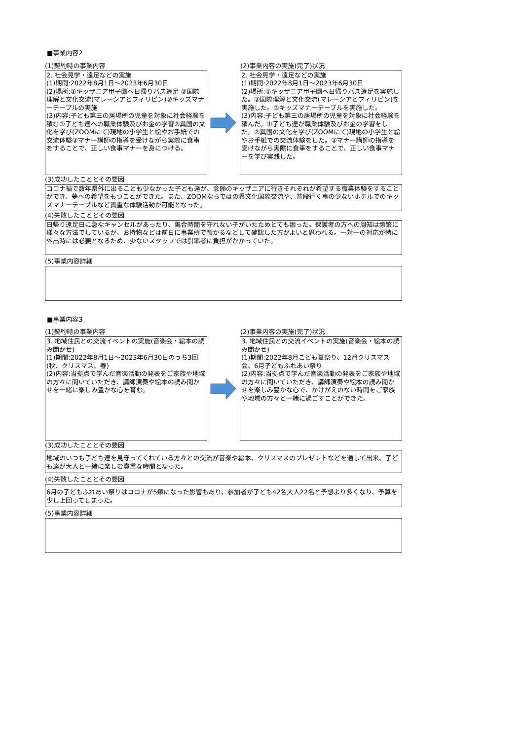■事業内容2
(1)契約時の事業内容 (2)事業内容の実施(完了)状況
2. 社会見学・遠足などの実施
(1)期間:2022年8月1日～2023年6月30日
(2)場所:①キッザニア甲子園へ日帰りバス遠足 ②国際理解と文化交流(マレーシアとフィリピン)③キッズマナーテーブルの実施
(3)内容:子ども第三の居場所の児童を対象に社会経験を積む①子ども達への職業体験及びお金の学習②異国の文化を学び(ZOOMにて)現地の小学生と絵やお手紙での交流体験③マナー講師の指導を受けながら実際に食事をすることで、正しい食事マナーを身につける。
2. 社会見学・遠足などの実施
(1)期間:2022年8月1日～2023年6月30日
(2)場所:①キッザニア甲子園へ日帰りバス遠足を実施した。②国際理解と文化交流(マレーシアとフィリピン)を実施した。③キッズマナーテーブルを実施した。
(3)内容:子ども第三の居場所の児童を対象に社会経験を積んだ。①子ども達が職業体験及びお金の学習をした。②異国の文化を学び(ZOOMにて)現地の小学生と絵やお手紙での交流体験をした。③マナー講師の指導を受けながら実際に食事をすることで、正しい食事マナーを学び実践した。
(3)成功したこととその要因
コロナ禍で数年県外に出ることも少なかった子ども達が、念願のキッザニアに行きそれぞれが希望する職業体験をすることができ、夢への希望をもつことができた。また、ZOOMならではの異文化国際交流や、普段行く事の少ないホテルでのキッズマナーテーブルなど貴重な体験活動が可能となった。
(4)失敗したこととその要因
日帰り遠足日に急なキャンセルがあったり、集合時間を守れない子がいたためとても困った。保護者の方への周知は頻繁に様々な方法でしているが、お持物などは前日に事業所で預かるなどして確認した方がよいと思われる。一対一の対応が特に外出時には必要となるため、少ないスタッフでは引率者に負担がかかっていた。
(5)事業内容詳細
■事業内容3
(1)契約時の事業内容 (2)事業内容の実施(完了)状況
3. 地域住民との交流イベントの実施(音楽会・絵本の読み聞かせ)
(1)期間:2022年8月1日～2023年6月30日のうち3回(秋、クリスマス、春)
(2)内容:当拠点で学んだ音楽活動の発表をご家族や地域の方々に聞いていただき、講師演奏や絵本の読み聞かせを一緒に楽しみ豊かな心を育む。
3. 地域住民との交流イベントの実施(音楽会・絵本の読み聞かせ)
(1)期間:2022年8月こども夏祭り、12月クリスマス会、6月子どもふれあい祭り
(2)内容:当拠点で学んだ音楽活動の発表をご家族や地域の方々に聞いていただき、講師演奏や絵本の読み聞かせを楽しみ豊かな心で、かけがえのない時間をご家族や地域の方々と一緒に過ごすことができた。
(3)成功したこととその要因
地域のいつも子ども達を見守ってくれている方々との交流が音楽や絵本、クリスマスのプレゼントなどを通して出来、子ども達が大人と一緒に楽しむ貴重な時間となった。
(4)失敗したこととその要因
6月の子どもふれあい祭りはコロナが5類になった影響もあり、参加者が子ども42名大人22名と予想より多くなり、予算を少し上回ってしまった。
(5)事業内容詳細